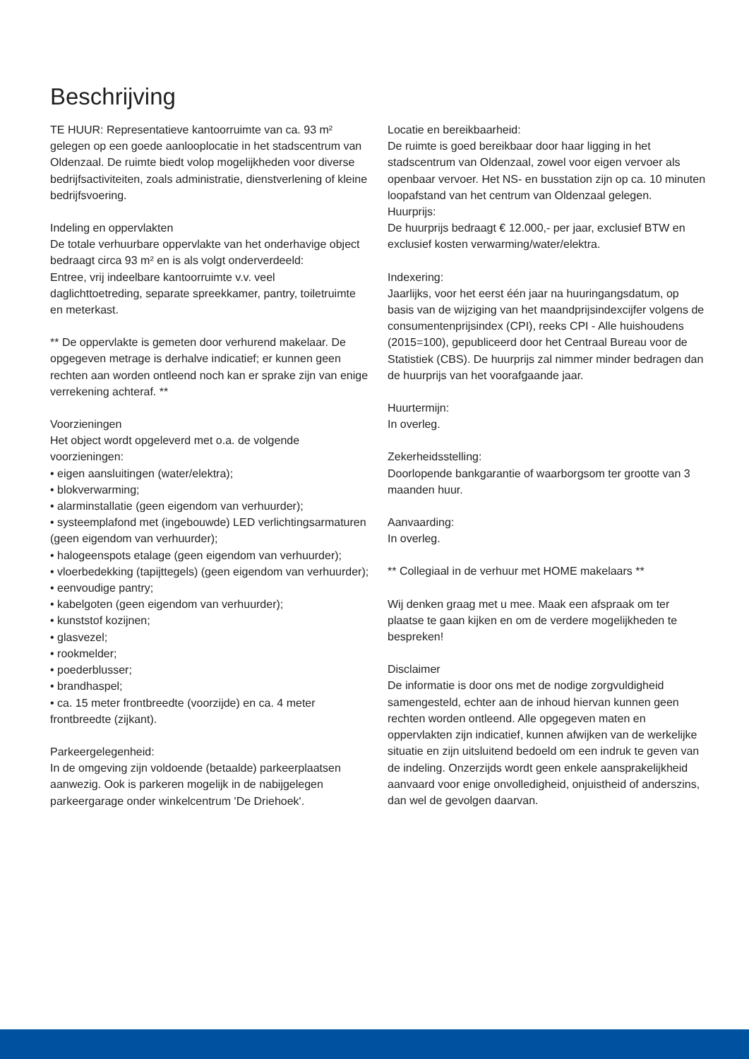Beschrijving
TE HUUR: Representatieve kantoorruimte van ca. 93 m² gelegen op een goede aanlooplocatie in het stadscentrum van Oldenzaal. De ruimte biedt volop mogelijkheden voor diverse bedrijfsactiviteiten, zoals administratie, dienstverlening of kleine bedrijfsvoering.
Indeling en oppervlakten
De totale verhuurbare oppervlakte van het onderhavige object bedraagt circa 93 m² en is als volgt onderverdeeld:
Entree, vrij indeelbare kantoorruimte v.v. veel daglichttoetreding, separate spreekkamer, pantry, toiletruimte en meterkast.
** De oppervlakte is gemeten door verhurend makelaar. De opgegeven metrage is derhalve indicatief; er kunnen geen rechten aan worden ontleend noch kan er sprake zijn van enige verrekening achteraf. **
Voorzieningen
Het object wordt opgeleverd met o.a. de volgende voorzieningen:
• eigen aansluitingen (water/elektra);
• blokverwarming;
• alarminstallatie (geen eigendom van verhuurder);
• systeemplafond met (ingebouwde) LED verlichtingsarmaturen (geen eigendom van verhuurder);
• halogeenspots etalage (geen eigendom van verhuurder);
• vloerbedekking (tapijttegels) (geen eigendom van verhuurder);
• eenvoudige pantry;
• kabelgoten (geen eigendom van verhuurder);
• kunststof kozijnen;
• glasvezel;
• rookmelder;
• poederblusser;
• brandhaspel;
• ca. 15 meter frontbreedte (voorzijde) en ca. 4 meter frontbreedte (zijkant).
Parkeergelegenheid:
In de omgeving zijn voldoende (betaalde) parkeerplaatsen aanwezig. Ook is parkeren mogelijk in de nabijgelegen parkeergarage onder winkelcentrum 'De Driehoek'.
Locatie en bereikbaarheid:
De ruimte is goed bereikbaar door haar ligging in het stadscentrum van Oldenzaal, zowel voor eigen vervoer als openbaar vervoer. Het NS- en busstation zijn op ca. 10 minuten loopafstand van het centrum van Oldenzaal gelegen.
Huurprijs:
De huurprijs bedraagt € 12.000,- per jaar, exclusief BTW en exclusief kosten verwarming/water/elektra.
Indexering:
Jaarlijks, voor het eerst één jaar na huuringangsdatum, op basis van de wijziging van het maandprijsindexcijfer volgens de consumentenprijsindex (CPI), reeks CPI - Alle huishoudens (2015=100), gepubliceerd door het Centraal Bureau voor de Statistiek (CBS). De huurprijs zal nimmer minder bedragen dan de huurprijs van het voorafgaande jaar.
Huurtermijn:
In overleg.
Zekerheidsstelling:
Doorlopende bankgarantie of waarborgsom ter grootte van 3 maanden huur.
Aanvaarding:
In overleg.
** Collegiaal in de verhuur met HOME makelaars **
Wij denken graag met u mee. Maak een afspraak om ter plaatse te gaan kijken en om de verdere mogelijkheden te bespreken!
Disclaimer
De informatie is door ons met de nodige zorgvuldigheid samengesteld, echter aan de inhoud hiervan kunnen geen rechten worden ontleend. Alle opgegeven maten en oppervlakten zijn indicatief, kunnen afwijken van de werkelijke situatie en zijn uitsluitend bedoeld om een indruk te geven van de indeling. Onzerzijds wordt geen enkele aansprakelijkheid aanvaard voor enige onvolledigheid, onjuistheid of anderszins, dan wel de gevolgen daarvan.